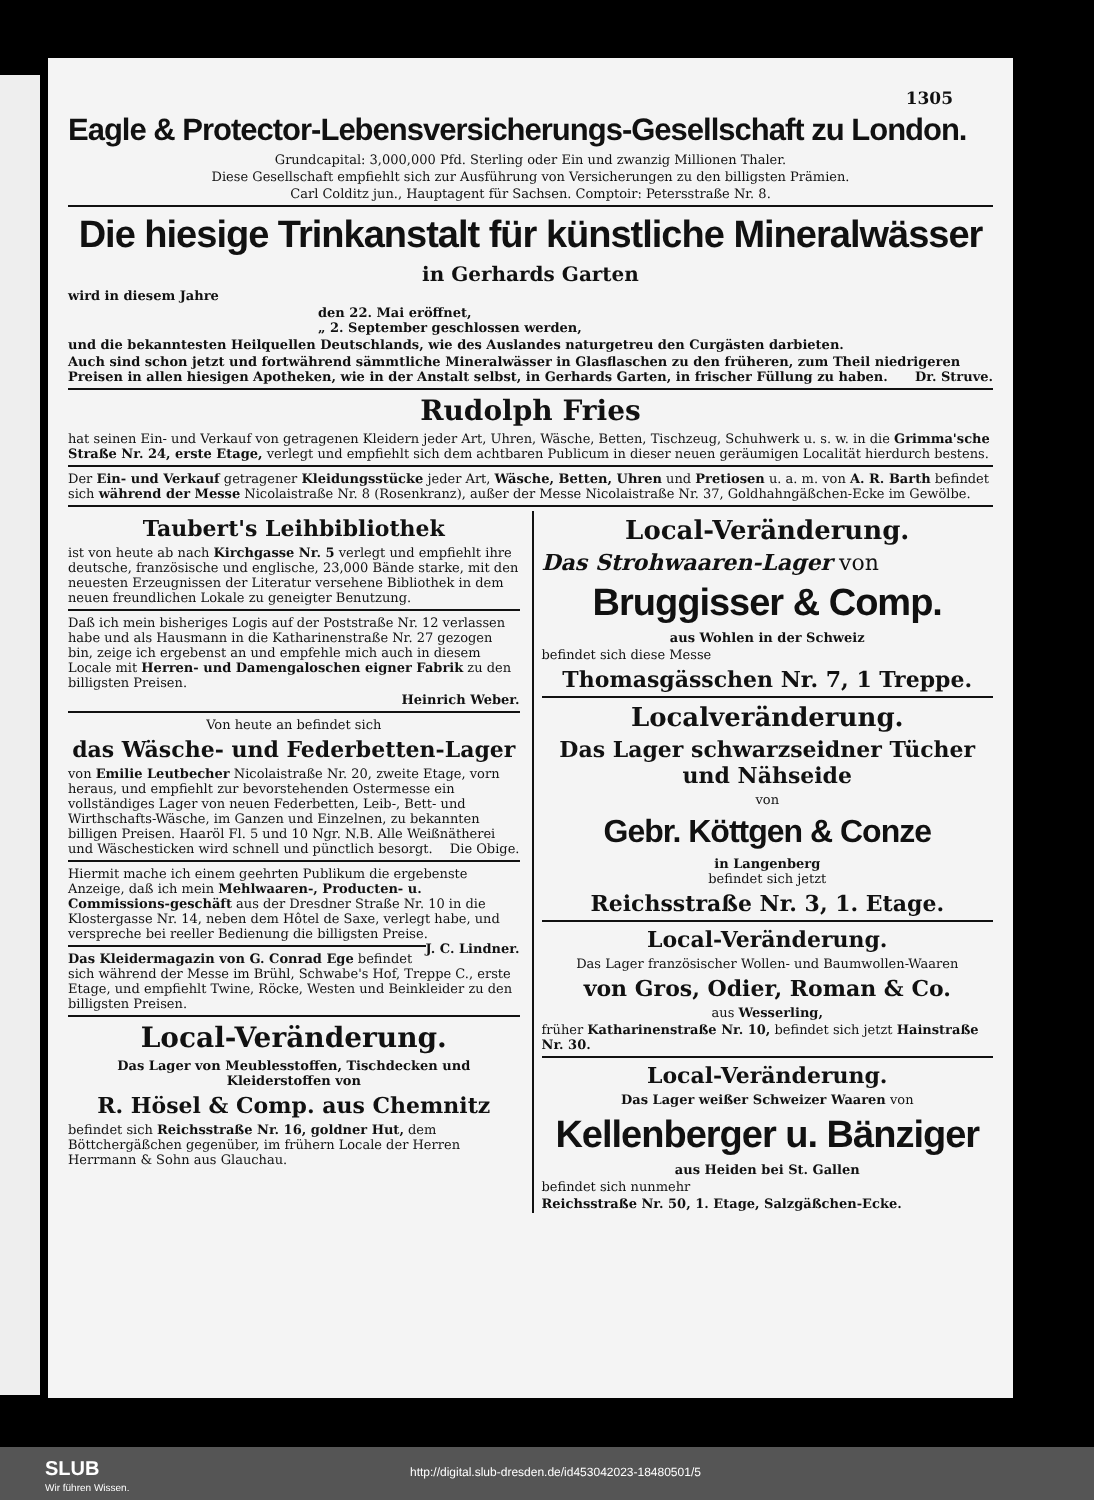1305
Eagle & Protector-Lebensversicherungs-Gesellschaft zu London.
Grundcapital: 3,000,000 Pfd. Sterling oder Ein und zwanzig Millionen Thaler.
Diese Gesellschaft empfiehlt sich zur Ausführung von Versicherungen zu den billigsten Prämien.
Carl Colditz jun., Hauptagent für Sachsen. Comptoir: Petersstraße Nr. 8.
Die hiesige Trinkanstalt für künstliche Mineralwässer
in Gerhards Garten
wird in diesem Jahre
den 22. Mai eröffnet,
„ 2. September geschlossen werden,
und die bekanntesten Heilquellen Deutschlands, wie des Auslandes naturgetreu den Curgästen darbieten.
Auch sind schon jetzt und fortwährend sämmtliche Mineralwässer in Glasflaschen zu den früheren, zum Theil niedrigeren Preisen in allen hiesigen Apotheken, wie in der Anstalt selbst, in Gerhards Garten, in frischer Füllung zu haben. Dr. Struve.
Rudolph Fries
hat seinen Ein- und Verkauf von getragenen Kleidern jeder Art, Uhren, Wäsche, Betten, Tischzeug, Schuhwerk u. s. w. in die Grimma'sche Straße Nr. 24, erste Etage, verlegt und empfiehlt sich dem achtbaren Publicum in dieser neuen geräumigen Localität hierdurch bestens.
Der Ein- und Verkauf getragener Kleidungsstücke jeder Art, Wäsche, Betten, Uhren und Pretiosen u. a. m. von A. R. Barth befindet sich während der Messe Nicolaistraße Nr. 8 (Rosenkranz), außer der Messe Nicolaistraße Nr. 37, Goldhahngäßchen-Ecke im Gewölbe.
Taubert's Leihbibliothek
ist von heute ab nach Kirchgasse Nr. 5 verlegt und empfiehlt ihre deutsche, französische und englische, 23,000 Bände starke, mit den neuesten Erzeugnissen der Literatur versehene Bibliothek in dem neuen freundlichen Lokale zu geneigter Benutzung.
Daß ich mein bisheriges Logis auf der Poststraße Nr. 12 verlassen habe und als Hausmann in die Katharinenstraße Nr. 27 gezogen bin, zeige ich ergebenst an und empfehle mich auch in diesem Locale mit Herren- und Damengaloschen eigner Fabrik zu den billigsten Preisen.
Heinrich Weber.
Von heute an befindet sich
das Wäsche- und Federbetten-Lager
von Emilie Leutbecher Nicolaistraße Nr. 20, zweite Etage, vorn heraus, und empfiehlt zur bevorstehenden Ostermesse ein vollständiges Lager von neuen Federbetten, Leib-, Bett- und Wirthschafts-Wäsche, im Ganzen und Einzelnen, zu bekannten billigen Preisen. Haaröl Fl. 5 und 10 Ngr. N.B. Alle Weißnätherei und Wäschesticken wird schnell und pünctlich besorgt. Die Obige.
Hiermit mache ich einem geehrten Publikum die ergebenste Anzeige, daß ich mein Mehlwaaren-, Producten- u. Commissions-geschäft aus der Dresdner Straße Nr. 10 in die Klostergasse Nr. 14, neben dem Hôtel de Saxe, verlegt habe, und verspreche bei reeller Bedienung die billigsten Preise. J. C. Lindner.
Das Kleidermagazin von G. Conrad Ege befindet sich während der Messe im Brühl, Schwabe's Hof, Treppe C., erste Etage, und empfiehlt Twine, Röcke, Westen und Beinkleider zu den billigsten Preisen.
Local-Veränderung.
Das Lager von Meublesstoffen, Tischdecken und Kleiderstoffen von
R. Hösel & Comp. aus Chemnitz
befindet sich Reichsstraße Nr. 16, goldner Hut, dem Böttchergäßchen gegenüber, im frühern Locale der Herren Herrmann & Sohn aus Glauchau.
Local-Veränderung.
Das Strohwaaren-Lager von
Bruggisser & Comp.
aus Wohlen in der Schweiz
befindet sich diese Messe
Thomasgässchen Nr. 7, 1 Treppe.
Localveränderung.
Das Lager schwarzseidner Tücher und Nähseide
von
Gebr. Köttgen & Conze
in Langenberg
befindet sich jetzt
Reichsstraße Nr. 3, 1. Etage.
Local-Veränderung.
Das Lager französischer Wollen- und Baumwollen-Waaren
von Gros, Odier, Roman & Co.
aus Wesserling,
früher Katharinenstraße Nr. 10, befindet sich jetzt Hainstraße Nr. 30.
Local-Veränderung.
Das Lager weißer Schweizer Waaren von
Kellenberger u. Bänziger
aus Heiden bei St. Gallen
befindet sich nunmehr
Reichsstraße Nr. 50, 1. Etage, Salzgäßchen-Ecke.
SLUB
Wir führen Wissen.
http://digital.slub-dresden.de/id453042023-18480501/5